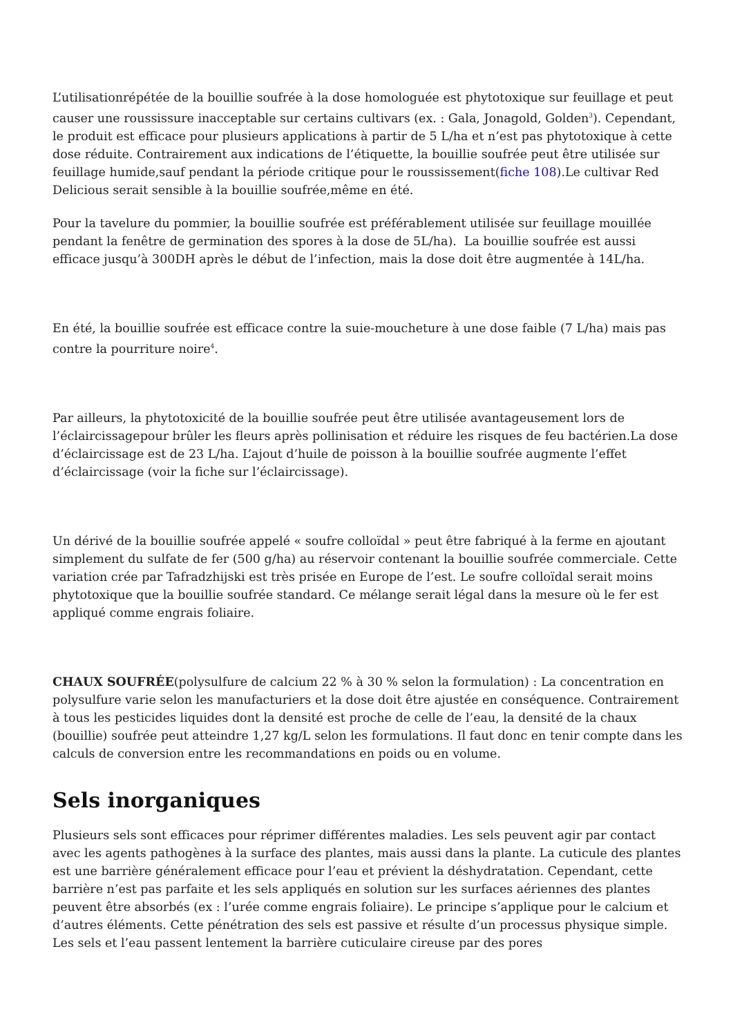L’utilisationrépétée de la bouillie soufrée à la dose homologuée est phytotoxique sur feuillage et peut causer une roussissure inacceptable sur certains cultivars (ex. : Gala, Jonagold, Golden<sup>3</sup>). Cependant, le produit est efficace pour plusieurs applications à partir de 5 L/ha et n’est pas phytotoxique à cette dose réduite. Contrairement aux indications de l’étiquette, la bouillie soufrée peut être utilisée sur feuillage humide,sauf pendant la période critique pour le roussissement(fiche 108).Le cultivar Red Delicious serait sensible à la bouillie soufrée,même en été.
Pour la tavelure du pommier, la bouillie soufrée est préférablement utilisée sur feuillage mouillée pendant la fenêtre de germination des spores à la dose de 5L/ha). La bouillie soufrée est aussi efficace jusqu’à 300DH après le début de l’infection, mais la dose doit être augmentée à 14L/ha.
En été, la bouillie soufrée est efficace contre la suie-moucheture à une dose faible (7 L/ha) mais pas contre la pourriture noire<sup>4</sup>.
Par ailleurs, la phytotoxicité de la bouillie soufrée peut être utilisée avantageusement lors de l’éclaircissagepour brûler les fleurs après pollinisation et réduire les risques de feu bactérien.La dose d’éclaircissage est de 23 L/ha. L’ajout d’huile de poisson à la bouillie soufrée augmente l’effet d’éclaircissage (voir la fiche sur l’éclaircissage).
Un dérivé de la bouillie soufrée appelé « soufre colloïdal » peut être fabriqué à la ferme en ajoutant simplement du sulfate de fer (500 g/ha) au réservoir contenant la bouillie soufrée commerciale. Cette variation crée par Tafradzhijski est très prisée en Europe de l’est. Le soufre colloïdal serait moins phytotoxique que la bouillie soufrée standard. Ce mélange serait légal dans la mesure où le fer est appliqué comme engrais foliaire.
CHAUX SOUFRÉE(polysulfure de calcium 22 % à 30 % selon la formulation) : La concentration en polysulfure varie selon les manufacturiers et la dose doit être ajustée en conséquence. Contrairement à tous les pesticides liquides dont la densité est proche de celle de l’eau, la densité de la chaux (bouillie) soufrée peut atteindre 1,27 kg/L selon les formulations. Il faut donc en tenir compte dans les calculs de conversion entre les recommandations en poids ou en volume.
Sels inorganiques
Plusieurs sels sont efficaces pour réprimer différentes maladies. Les sels peuvent agir par contact avec les agents pathogènes à la surface des plantes, mais aussi dans la plante. La cuticule des plantes est une barrière généralement efficace pour l’eau et prévient la déshydratation. Cependant, cette barrière n’est pas parfaite et les sels appliqués en solution sur les surfaces aériennes des plantes peuvent être absorbés (ex : l’urée comme engrais foliaire). Le principe s’applique pour le calcium et d’autres éléments. Cette pénétration des sels est passive et résulte d’un processus physique simple. Les sels et l’eau passent lentement la barrière cuticulaire cireuse par des pores